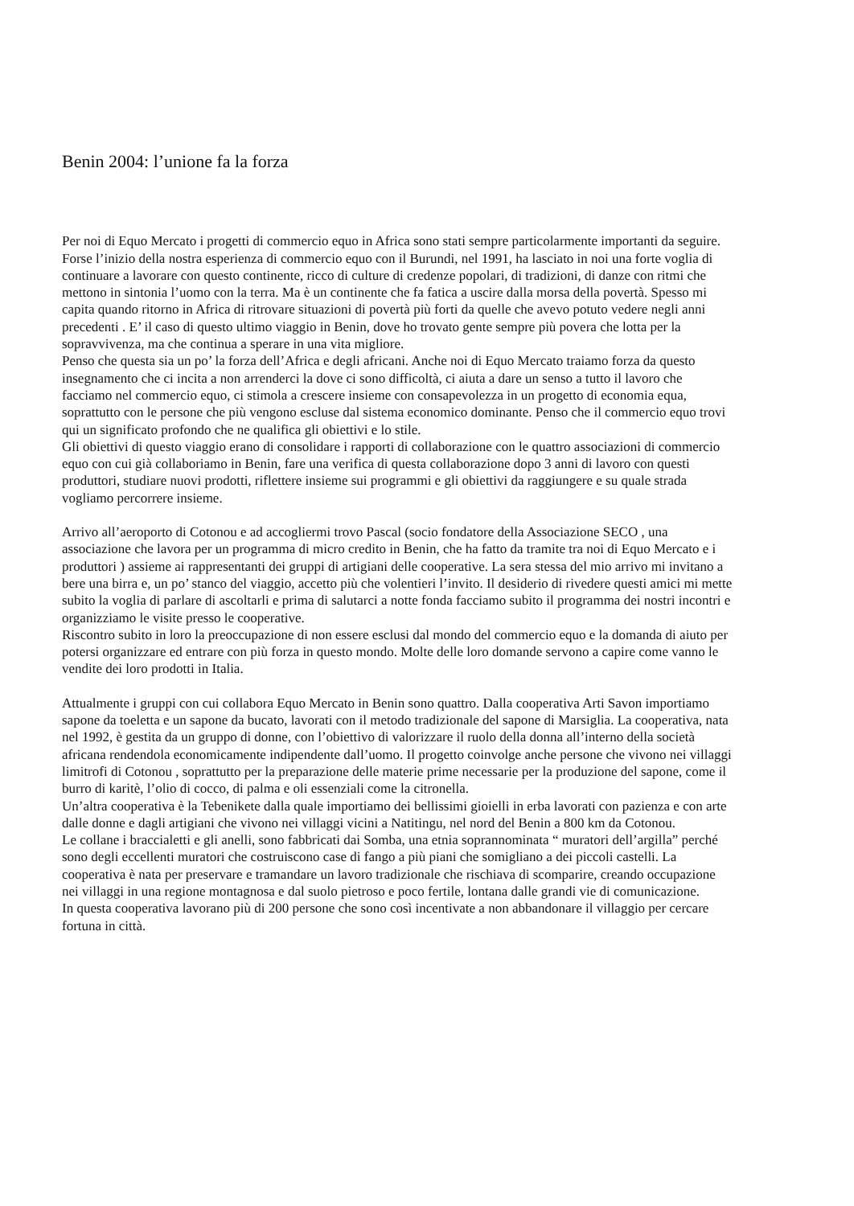Benin 2004: l’unione fa la forza
Per noi di Equo Mercato i progetti di commercio equo in Africa sono stati sempre particolarmente importanti da seguire. Forse l’inizio della nostra esperienza di commercio equo con il Burundi, nel 1991, ha lasciato in noi una forte voglia di continuare a lavorare con questo continente, ricco di culture di credenze popolari, di tradizioni, di danze con ritmi che mettono in sintonia l’uomo con la terra. Ma è un continente che fa fatica a uscire dalla morsa della povertà. Spesso mi capita quando ritorno in Africa di ritrovare situazioni di povertà più forti da quelle che avevo potuto vedere negli anni precedenti . E’ il caso di questo ultimo viaggio in Benin, dove ho trovato gente sempre più povera che lotta per la sopravvivenza, ma che continua a sperare in una vita migliore.
Penso che questa sia un po’ la forza dell’Africa e degli africani. Anche noi di Equo Mercato traiamo forza da questo insegnamento che ci incita a non arrenderci la dove ci sono difficoltà, ci aiuta a dare un senso a tutto il lavoro che facciamo nel commercio equo, ci stimola a crescere insieme con consapevolezza in un progetto di economia equa, soprattutto con le persone che più vengono escluse dal sistema economico dominante. Penso che il commercio equo trovi qui un significato profondo che ne qualifica gli obiettivi e lo stile.
Gli obiettivi di questo viaggio erano di consolidare i rapporti di collaborazione con le quattro associazioni di commercio equo con cui già collaboriamo in Benin, fare una verifica di questa collaborazione dopo 3 anni di lavoro con questi produttori, studiare nuovi prodotti, riflettere insieme sui programmi e gli obiettivi da raggiungere e su quale strada vogliamo percorrere insieme.
Arrivo all’aeroporto di Cotonou e ad accogliermi trovo Pascal (socio fondatore della Associazione SECO , una associazione che lavora per un programma di micro credito in Benin, che ha fatto da tramite tra noi di Equo Mercato e i produttori ) assieme ai rappresentanti dei gruppi di artigiani delle cooperative. La sera stessa del mio arrivo mi invitano a bere una birra e, un po’ stanco del viaggio, accetto più che volentieri l’invito. Il desiderio di rivedere questi amici mi mette subito la voglia di parlare di ascoltarli e prima di salutarci a notte fonda facciamo subito il programma dei nostri incontri e organizziamo le visite presso le cooperative.
Riscontro subito in loro la preoccupazione di non essere esclusi dal mondo del commercio equo e la domanda di aiuto per potersi organizzare ed entrare con più forza in questo mondo. Molte delle loro domande servono a capire come vanno le vendite dei loro prodotti in Italia.
Attualmente i gruppi con cui collabora Equo Mercato in Benin sono quattro. Dalla cooperativa Arti Savon importiamo sapone da toeletta e un sapone da bucato, lavorati con il metodo tradizionale del sapone di Marsiglia. La cooperativa, nata nel 1992, è gestita da un gruppo di donne, con l’obiettivo di valorizzare il ruolo della donna all’interno della società africana rendendola economicamente indipendente dall’uomo. Il progetto coinvolge anche persone che vivono nei villaggi limitrofi di Cotonou , soprattutto per la preparazione delle materie prime necessarie per la produzione del sapone, come il burro di karitè, l’olio di cocco, di palma e oli essenziali come la citronella.
Un’altra cooperativa è la Tebenikete dalla quale importiamo dei bellissimi gioielli in erba lavorati con pazienza e con arte dalle donne e dagli artigiani che vivono nei villaggi vicini a Natitingu, nel nord del Benin a 800 km da Cotonou.
Le collane i braccialetti e gli anelli, sono fabbricati dai Somba, una etnia soprannominata “ muratori dell’argilla” perché sono degli eccellenti muratori che costruiscono case di fango a più piani che somigliano a dei piccoli castelli. La cooperativa è nata per preservare e tramandare un lavoro tradizionale che rischiava di scomparire, creando occupazione nei villaggi in una regione montagnosa e dal suolo pietroso e poco fertile, lontana dalle grandi vie di comunicazione.
In questa cooperativa lavorano più di 200 persone che sono così incentivate a non abbandonare il villaggio per cercare fortuna in città.